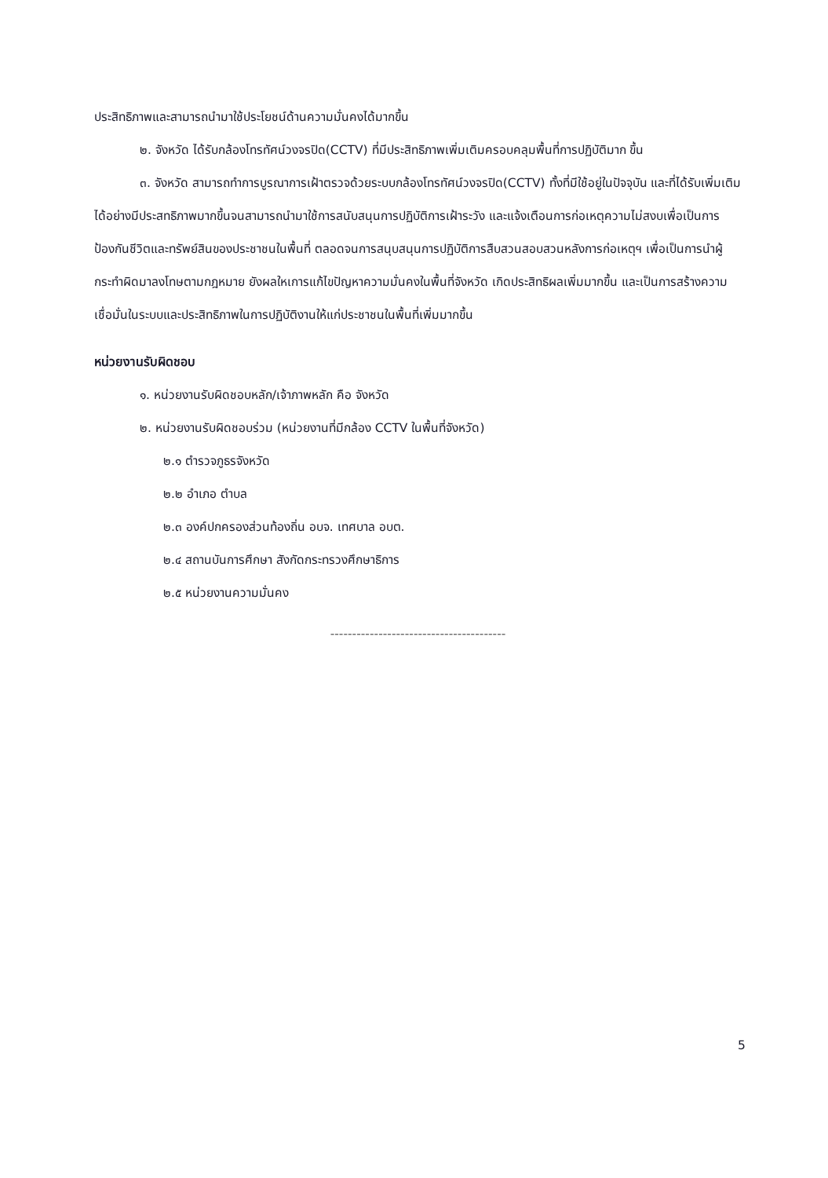ประสิทธิภาพและสามารถนำมาใช้ประโยชน์ด้านความมั่นคงได้มากขึ้น
๒. จังหวัด ได้รับกล้องโทรทัศน์วงจรปิด(CCTV) ที่มีประสิทธิภาพเพิ่มเติมครอบคลุมพื้นที่การปฏิบัติมาก ขึ้น
๓. จังหวัด สามารถทำการบูรณาการเฝ้าตรวจด้วยระบบกล้องโทรทัศน์วงจรปิด(CCTV) ทั้งที่มีใช้อยู่ในปัจจุบัน และที่ได้รับเพิ่มเติมได้อย่างมีประสทธิภาพมากขึ้นจนสามารถนำมาใช้การสนับสนุนการปฏิบัติการเฝ้าระวัง และแจ้งเตือนการก่อเหตุความไม่สงบเพื่อเป็นการป้องกันชีวิตและทรัพย์สินของประชาชนในพื้นที่ ตลอดจนการสนุบสนุนการปฏิบัติการสืบสวนสอบสวนหลังการก่อเหตุฯ เพื่อเป็นการนำผู้กระทำผิดมาลงโทษตามกฎหมาย ยังผลใหเการแก้ไขปัญหาความมั่นคงในพื้นที่จังหวัด เกิดประสิทธิผลเพิ่มมากขึ้น และเป็นการสร้างความเชื่อมั่นในระบบและประสิทธิภาพในการปฏิบัติงานให้แก่ประชาชนในพื้นที่เพิ่มมากขึ้น
หน่วยงานรับผิดชอบ
๑. หน่วยงานรับผิดชอบหลัก/เจ้าภาพหลัก คือ จังหวัด
๒. หน่วยงานรับผิดชอบร่วม (หน่วยงานที่มีกล้อง CCTV ในพื้นที่จังหวัด)
๒.๑ ตำรวจภูธรจังหวัด
๒.๒ อำเภอ ตำบล
๒.๓ องค์ปกครองส่วนท้องถิ่น อบจ. เทศบาล อบต.
๒.๔ สถานบันการศึกษา สังกัดกระทรวงศึกษาธิการ
๒.๕ หน่วยงานความมั่นคง
----------------------------------------
5